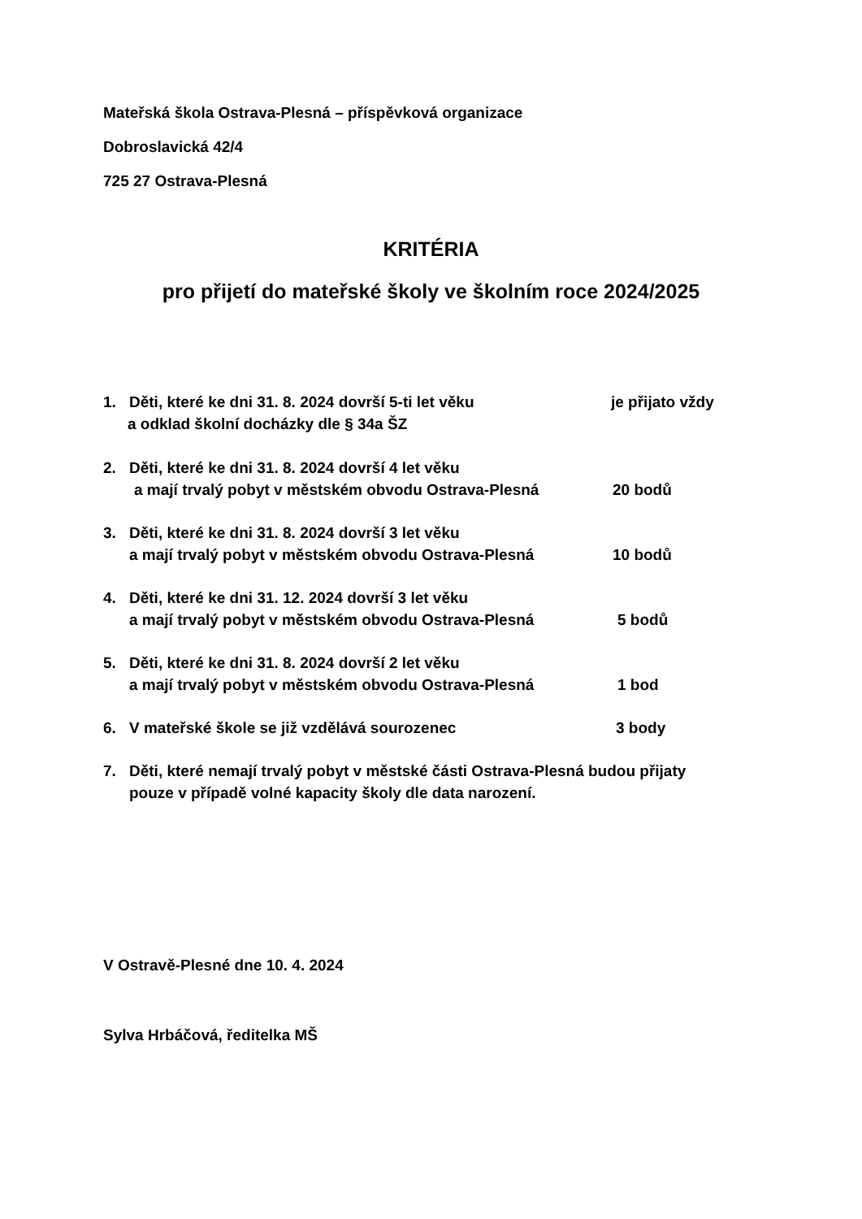Mateřská škola Ostrava-Plesná – příspěvková organizace
Dobroslavická 42/4
725 27 Ostrava-Plesná
KRITÉRIA
pro přijetí do mateřské školy ve školním roce 2024/2025
1. Děti, které ke dni 31. 8. 2024 dovrší 5-ti let věku je přijato vždy
a odklad školní docházky dle § 34a ŠZ
2. Děti, které ke dni 31. 8. 2024 dovrší 4 let věku
a mají trvalý pobyt v městském obvodu Ostrava-Plesná
20 bodů
3. Děti, které ke dni 31. 8. 2024 dovrší 3 let věku
a mají trvalý pobyt v městském obvodu Ostrava-Plesná
10 bodů
4. Děti, které ke dni 31. 12. 2024 dovrší 3 let věku
a mají trvalý pobyt v městském obvodu Ostrava-Plesná
5 bodů
5. Děti, které ke dni 31. 8. 2024 dovrší 2 let věku
a mají trvalý pobyt v městském obvodu Ostrava-Plesná
1 bod
6. V mateřské škole se již vzdělává sourozenec 3 body
7. Děti, které nemají trvalý pobyt v městské části Ostrava-Plesná budou přijaty
pouze v případě volné kapacity školy dle data narození.
V Ostravě-Plesné dne 10. 4. 2024
Sylva Hrbáčová, ředitelka MŠ